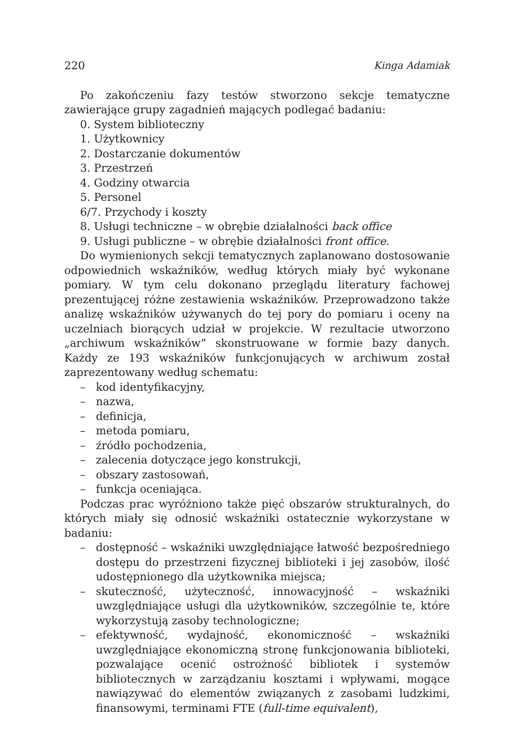220 Kinga Adamiak
Po zakończeniu fazy testów stworzono sekcje tematyczne zawierające grupy zagadnień mających podlegać badaniu:
0. System biblioteczny
1. Użytkownicy
2. Dostarczanie dokumentów
3. Przestrzeń
4. Godziny otwarcia
5. Personel
6/7. Przychody i koszty
8. Usługi techniczne – w obrębie działalności back office
9. Usługi publiczne – w obrębie działalności front office.
Do wymienionych sekcji tematycznych zaplanowano dostosowanie odpowiednich wskaźników, według których miały być wykonane pomiary. W tym celu dokonano przeglądu literatury fachowej prezentującej różne zestawienia wskaźników. Przeprowadzono także analizę wskaźników używanych do tej pory do pomiaru i oceny na uczelniach biorących udział w projekcie. W rezultacie utworzono „archiwum wskaźników” skonstruowane w formie bazy danych. Każdy ze 193 wskaźników funkcjonujących w archiwum został zaprezentowany według schematu:
– kod identyfikacyjny,
– nazwa,
– definicja,
– metoda pomiaru,
– źródło pochodzenia,
– zalecenia dotyczące jego konstrukcji,
– obszary zastosowań,
– funkcja oceniająca.
Podczas prac wyróżniono także pięć obszarów strukturalnych, do których miały się odnosić wskaźniki ostatecznie wykorzystane w badaniu:
– dostępność – wskaźniki uwzględniające łatwość bezpośredniego dostępu do przestrzeni fizycznej biblioteki i jej zasobów, ilość udostępnionego dla użytkownika miejsca;
– skuteczność, użyteczność, innowacyjność – wskaźniki uwzględniające usługi dla użytkowników, szczególnie te, które wykorzystują zasoby technologiczne;
– efektywność, wydajność, ekonomiczność – wskaźniki uwzględniające ekonomiczną stronę funkcjonowania biblioteki, pozwalające ocenić ostrożność bibliotek i systemów bibliotecznych w zarządzaniu kosztami i wpływami, mogące nawiązywać do elementów związanych z zasobami ludzkimi, finansowymi, terminami FTE (full-time equivalent),